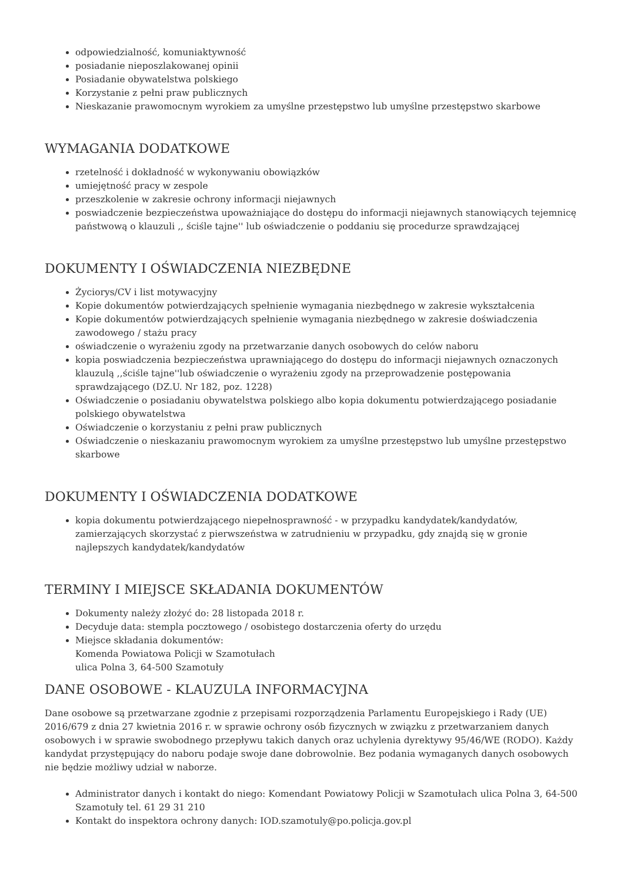odpowiedzialność, komuniaktywność
posiadanie nieposzlakowanej opinii
Posiadanie obywatelstwa polskiego
Korzystanie z pełni praw publicznych
Nieskazanie prawomocnym wyrokiem za umyślne przestępstwo lub umyślne przestępstwo skarbowe
WYMAGANIA DODATKOWE
rzetelność i dokładność w wykonywaniu obowiązków
umiejętność pracy w zespole
przeszkolenie w zakresie ochrony informacji niejawnych
poswiadczenie bezpieczeństwa upoważniające do dostępu do informacji niejawnych stanowiących tejemnicę państwową o klauzuli ,, ściśle tajne'' lub oświadczenie o poddaniu się procedurze sprawdzającej
DOKUMENTY I OŚWIADCZENIA NIEZBĘDNE
Życiorys/CV i list motywacyjny
Kopie dokumentów potwierdzających spełnienie wymagania niezbędnego w zakresie wykształcenia
Kopie dokumentów potwierdzających spełnienie wymagania niezbędnego w zakresie doświadczenia zawodowego / stażu pracy
oświadczenie o wyrażeniu zgody na przetwarzanie danych osobowych do celów naboru
kopia poswiadczenia bezpieczeństwa uprawniającego do dostępu do informacji niejawnych oznaczonych klauzulą ,,ściśle tajne''lub oświadczenie o wyrażeniu zgody na przeprowadzenie postępowania sprawdzającego (DZ.U. Nr 182, poz. 1228)
Oświadczenie o posiadaniu obywatelstwa polskiego albo kopia dokumentu potwierdzającego posiadanie polskiego obywatelstwa
Oświadczenie o korzystaniu z pełni praw publicznych
Oświadczenie o nieskazaniu prawomocnym wyrokiem za umyślne przestępstwo lub umyślne przestępstwo skarbowe
DOKUMENTY I OŚWIADCZENIA DODATKOWE
kopia dokumentu potwierdzającego niepełnosprawność - w przypadku kandydatek/kandydatów, zamierzających skorzystać z pierwszeństwa w zatrudnieniu w przypadku, gdy znajdą się w gronie najlepszych kandydatek/kandydatów
TERMINY I MIEJSCE SKŁADANIA DOKUMENTÓW
Dokumenty należy złożyć do: 28 listopada 2018 r.
Decyduje data: stempla pocztowego / osobistego dostarczenia oferty do urzędu
Miejsce składania dokumentów:
Komenda Powiatowa Policji w Szamotułach
ulica Polna 3, 64-500 Szamotuły
DANE OSOBOWE - KLAUZULA INFORMACYJNA
Dane osobowe są przetwarzane zgodnie z przepisami rozporządzenia Parlamentu Europejskiego i Rady (UE) 2016/679 z dnia 27 kwietnia 2016 r. w sprawie ochrony osób fizycznych w związku z przetwarzaniem danych osobowych i w sprawie swobodnego przepływu takich danych oraz uchylenia dyrektywy 95/46/WE (RODO). Każdy kandydat przystępujący do naboru podaje swoje dane dobrowolnie. Bez podania wymaganych danych osobowych nie będzie możliwy udział w naborze.
Administrator danych i kontakt do niego: Komendant Powiatowy Policji w Szamotułach ulica Polna 3, 64-500 Szamotuły tel. 61 29 31 210
Kontakt do inspektora ochrony danych: IOD.szamotuly@po.policja.gov.pl